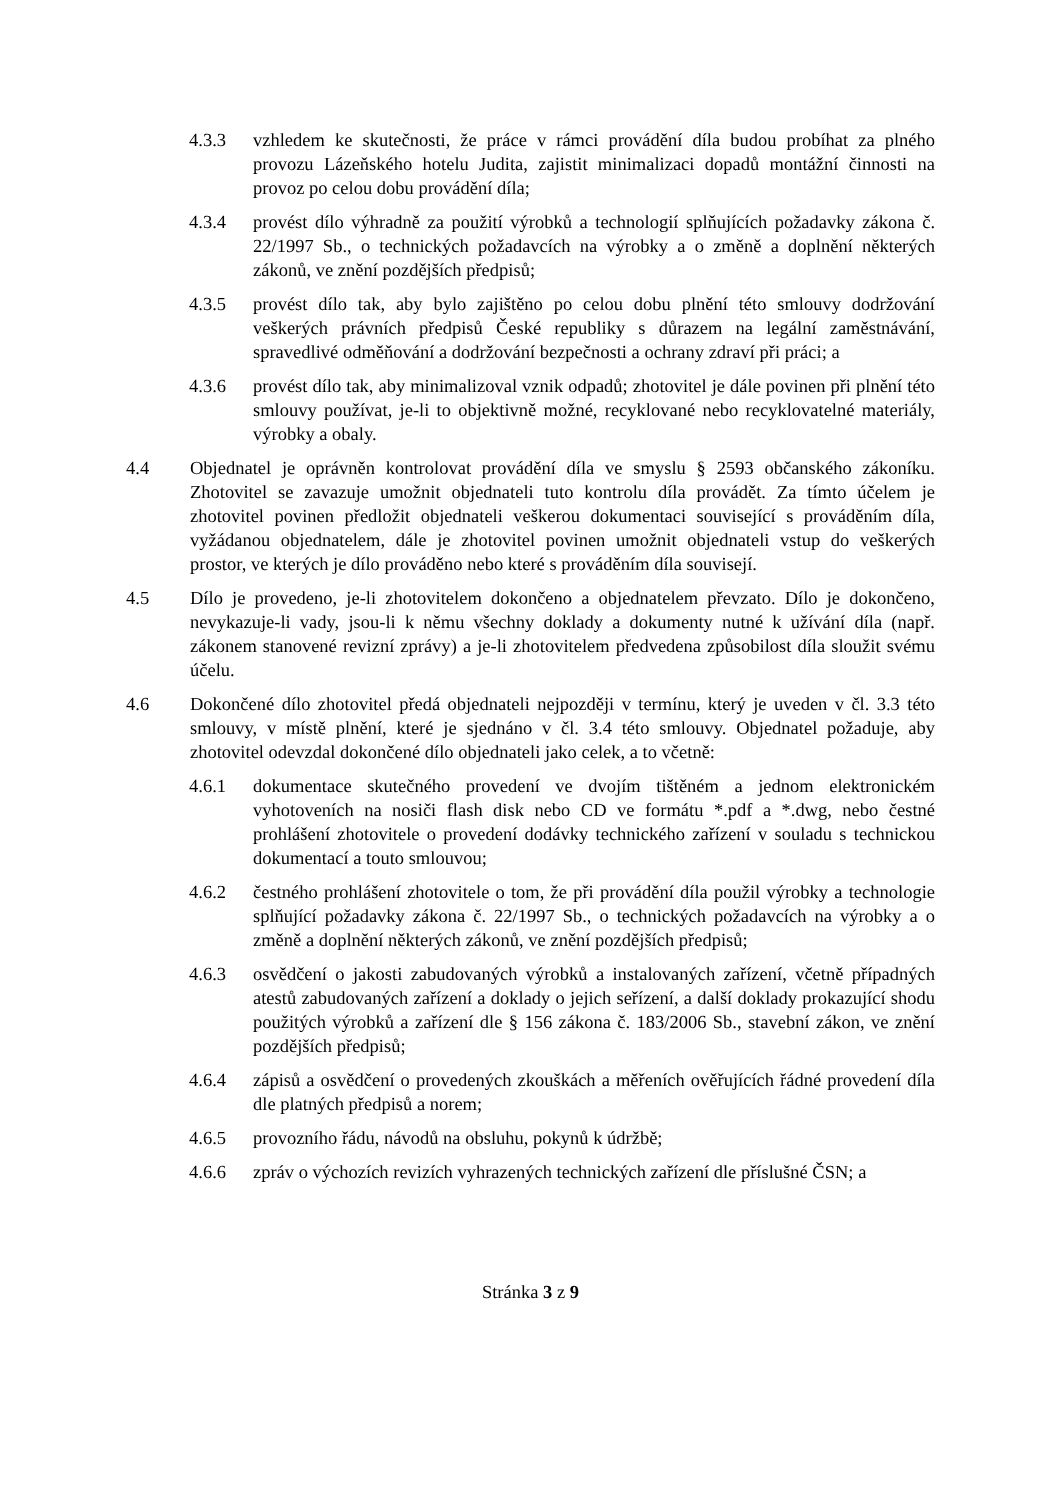4.3.3 vzhledem ke skutečnosti, že práce v rámci provádění díla budou probíhat za plného provozu Lázeňského hotelu Judita, zajistit minimalizaci dopadů montážní činnosti na provoz po celou dobu provádění díla;
4.3.4 provést dílo výhradně za použití výrobků a technologií splňujících požadavky zákona č. 22/1997 Sb., o technických požadavcích na výrobky a o změně a doplnění některých zákonů, ve znění pozdějších předpisů;
4.3.5 provést dílo tak, aby bylo zajištěno po celou dobu plnění této smlouvy dodržování veškerých právních předpisů České republiky s důrazem na legální zaměstnávání, spravedlivé odměňování a dodržování bezpečnosti a ochrany zdraví při práci; a
4.3.6 provést dílo tak, aby minimalizoval vznik odpadů; zhotovitel je dále povinen při plnění této smlouvy používat, je-li to objektivně možné, recyklované nebo recyklovatelné materiály, výrobky a obaly.
4.4 Objednatel je oprávněn kontrolovat provádění díla ve smyslu § 2593 občanského zákoníku. Zhotovitel se zavazuje umožnit objednateli tuto kontrolu díla provádět. Za tímto účelem je zhotovitel povinen předložit objednateli veškerou dokumentaci související s prováděním díla, vyžádanou objednatelem, dále je zhotovitel povinen umožnit objednateli vstup do veškerých prostor, ve kterých je dílo prováděno nebo které s prováděním díla souvisejí.
4.5 Dílo je provedeno, je-li zhotovitelem dokončeno a objednatelem převzato. Dílo je dokončeno, nevykazuje-li vady, jsou-li k němu všechny doklady a dokumenty nutné k užívání díla (např. zákonem stanovené revizní zprávy) a je-li zhotovitelem předvedena způsobilost díla sloužit svému účelu.
4.6 Dokončené dílo zhotovitel předá objednateli nejpozději v termínu, který je uveden v čl. 3.3 této smlouvy, v místě plnění, které je sjednáno v čl. 3.4 této smlouvy. Objednatel požaduje, aby zhotovitel odevzdal dokončené dílo objednateli jako celek, a to včetně:
4.6.1 dokumentace skutečného provedení ve dvojím tištěném a jednom elektronickém vyhotoveních na nosiči flash disk nebo CD ve formátu *.pdf a *.dwg, nebo čestné prohlášení zhotovitele o provedení dodávky technického zařízení v souladu s technickou dokumentací a touto smlouvou;
4.6.2 čestného prohlášení zhotovitele o tom, že při provádění díla použil výrobky a technologie splňující požadavky zákona č. 22/1997 Sb., o technických požadavcích na výrobky a o změně a doplnění některých zákonů, ve znění pozdějších předpisů;
4.6.3 osvědčení o jakosti zabudovaných výrobků a instalovaných zařízení, včetně případných atestů zabudovaných zařízení a doklady o jejich seřízení, a další doklady prokazující shodu použitých výrobků a zařízení dle § 156 zákona č. 183/2006 Sb., stavební zákon, ve znění pozdějších předpisů;
4.6.4 zápisů a osvědčení o provedených zkouškách a měřeních ověřujících řádné provedení díla dle platných předpisů a norem;
4.6.5 provozního řádu, návodů na obsluhu, pokynů k údržbě;
4.6.6 zpráv o výchozích revizích vyhrazených technických zařízení dle příslušné ČSN; a
Stránka 3 z 9